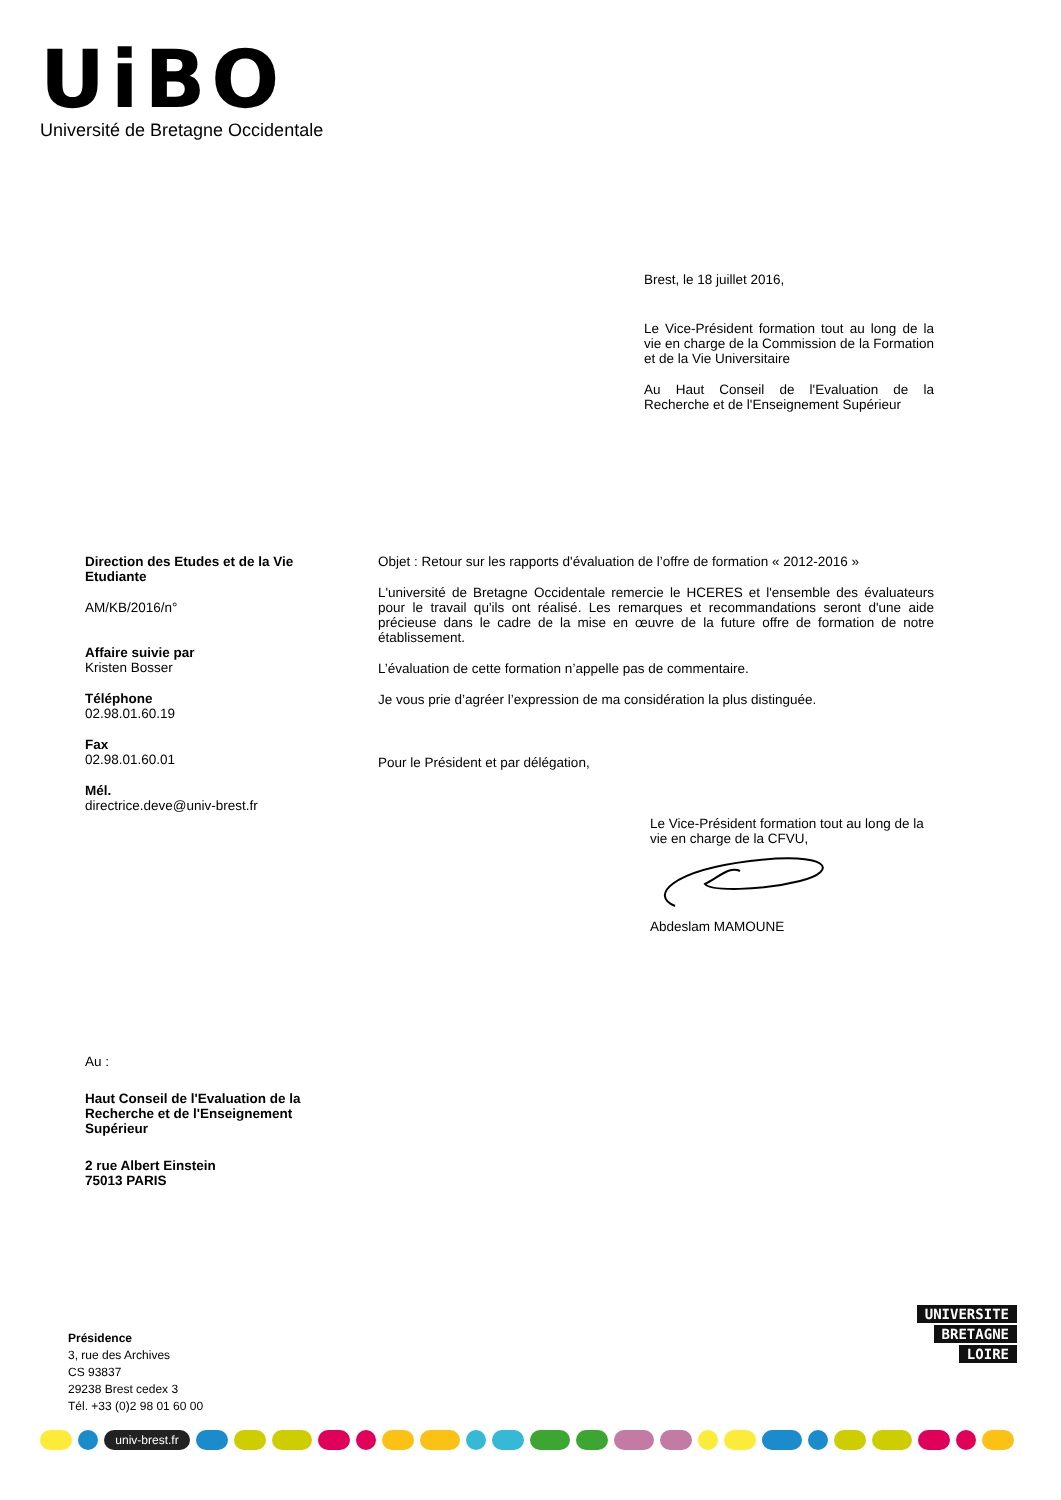UiBO
Université de Bretagne Occidentale
Brest, le 18 juillet 2016,
Le Vice-Président formation tout au long de la vie en charge de la Commission de la Formation et de la Vie Universitaire
Au Haut Conseil de l'Evaluation de la Recherche et de l'Enseignement Supérieur
Direction des Etudes et de la Vie Etudiante
AM/KB/2016/n°
Affaire suivie par
Kristen Bosser
Téléphone
02.98.01.60.19
Fax
02.98.01.60.01
Mél.
directrice.deve@univ-brest.fr
Objet : Retour sur les rapports d'évaluation de l’offre de formation « 2012-2016 »
L'université de Bretagne Occidentale remercie le HCERES et l'ensemble des évaluateurs pour le travail qu'ils ont réalisé. Les remarques et recommandations seront d'une aide précieuse dans le cadre de la mise en œuvre de la future offre de formation de notre établissement.
L’évaluation de cette formation n’appelle pas de commentaire.
Je vous prie d’agréer l’expression de ma considération la plus distinguée.
Pour le Président et par délégation,
Le Vice-Président formation tout au long de la vie en charge de la CFVU,
Abdeslam MAMOUNE
Au :
Haut Conseil de l'Evaluation de la Recherche et de l'Enseignement Supérieur
2 rue Albert Einstein
75013 PARIS
Présidence
3, rue des Archives
CS 93837
29238 Brest cedex 3
Tél. +33 (0)2 98 01 60 00
UNIVERSITE
BRETAGNE
LOIRE
univ-brest.fr